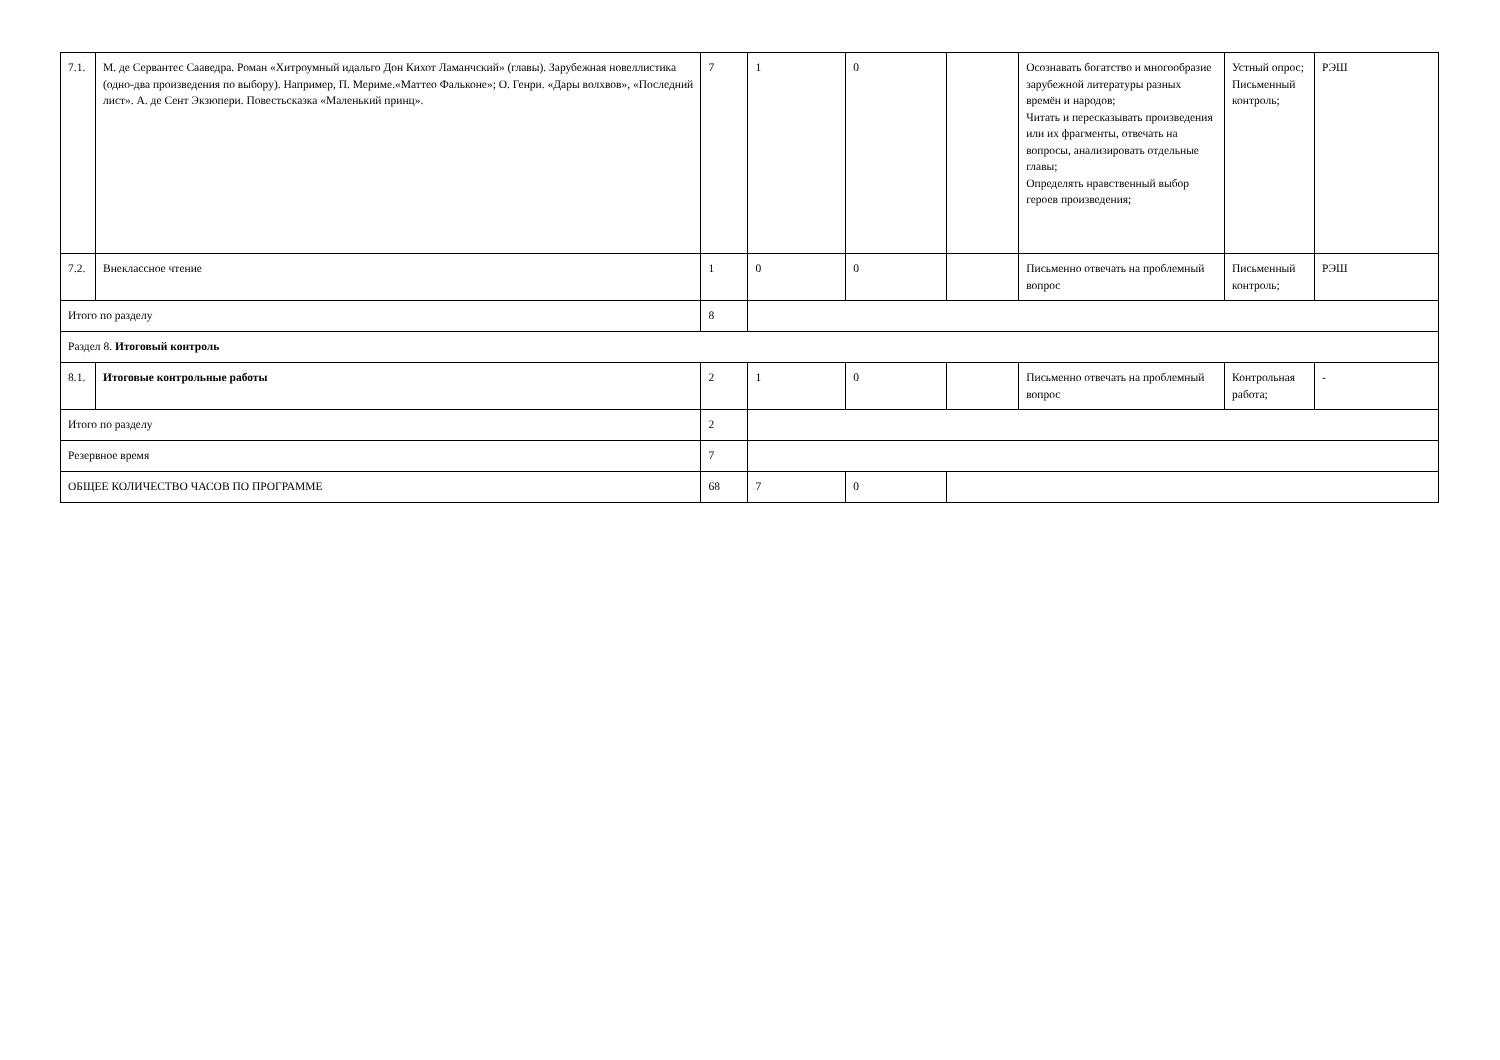| 7.1. | М. де Сервантес Сааведра. Роман «Хитроумный идальго Дон Кихот Ламанчский» (главы). Зарубежная новеллистика (одно-два произведения по выбору). Например, П. Мериме.«Маттео Фальконе»; О. Генри. «Дары волхвов», «Последний лист». А. де Сент Экзюпери. Повестьсказка «Маленький принц». | 7 | 1 | 0 | | Осознавать богатство и многообразие зарубежной литературы разных времён и народов; Читать и пересказывать произведения или их фрагменты, отвечать на вопросы, анализировать отдельные главы; Определять нравственный выбор героев произведения; | Устный опрос; Письменный контроль; | РЭШ |
| 7.2. | Внеклассное чтение | 1 | 0 | 0 | | Письменно отвечать на проблемный вопрос | Письменный контроль; | РЭШ |
| Итого по разделу | | 8 | | | | | | |
| Раздел 8. Итоговый контроль | | | | | | | | |
| 8.1. | Итоговые контрольные работы | 2 | 1 | 0 | | Письменно отвечать на проблемный вопрос | Контрольная работа; | - |
| Итого по разделу | | 2 | | | | | | |
| Резервное время | | 7 | | | | | | |
| ОБЩЕЕ КОЛИЧЕСТВО ЧАСОВ ПО ПРОГРАММЕ | | 68 | 7 | 0 | | | | |